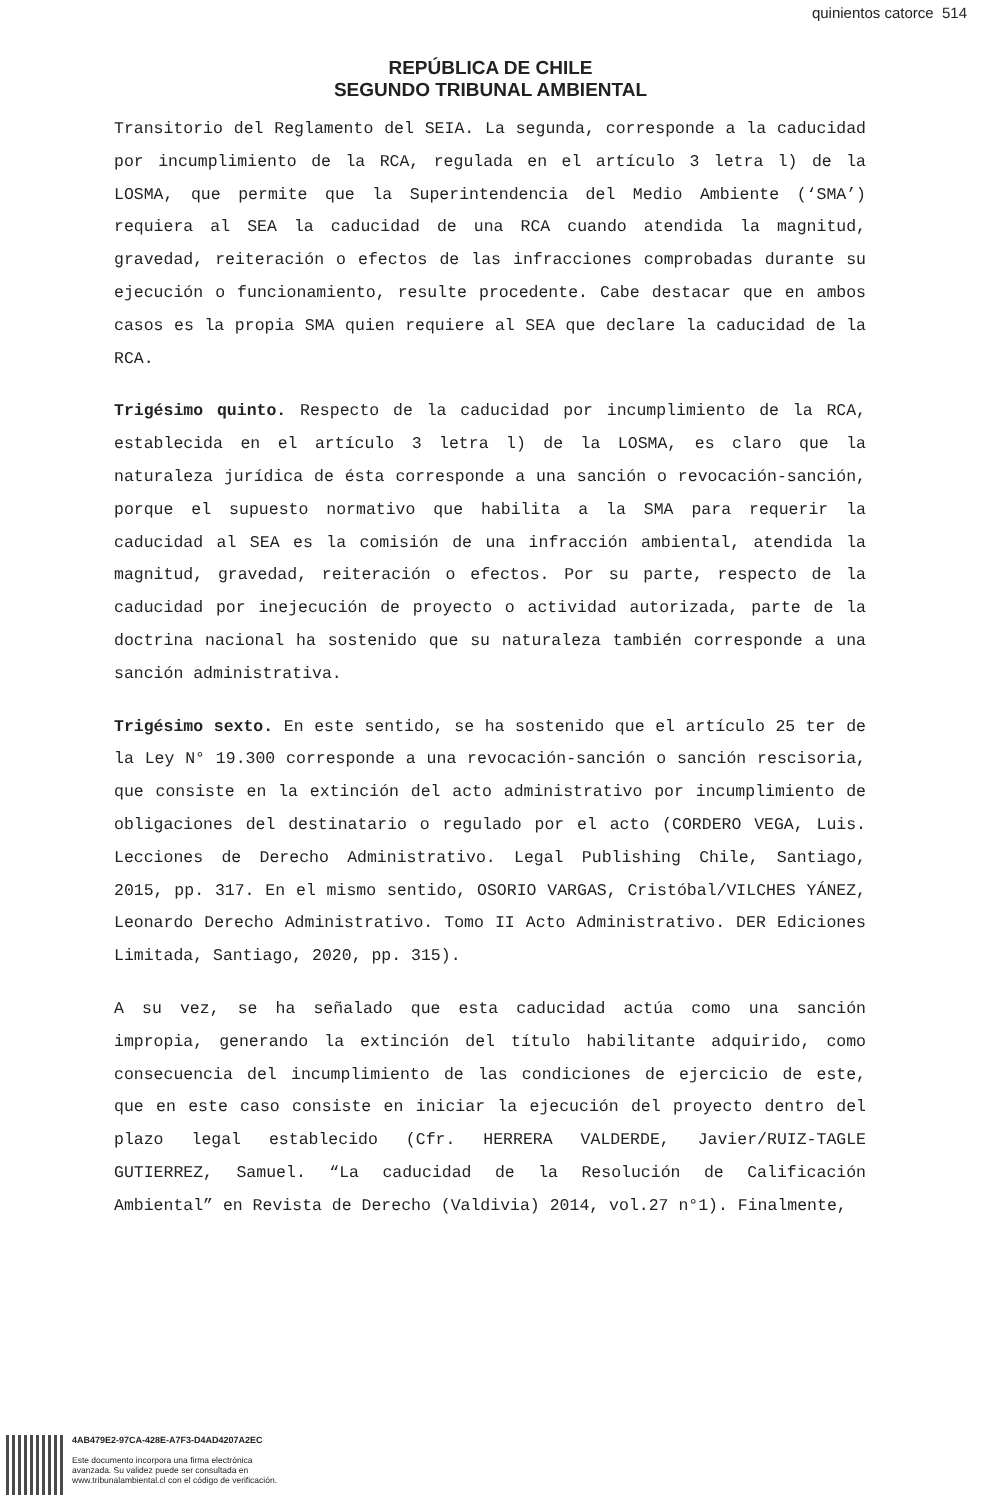quinientos catorce 514
REPÚBLICA DE CHILE
SEGUNDO TRIBUNAL AMBIENTAL
Transitorio del Reglamento del SEIA. La segunda, corresponde a la caducidad por incumplimiento de la RCA, regulada en el artículo 3 letra l) de la LOSMA, que permite que la Superintendencia del Medio Ambiente (‘SMA’) requiera al SEA la caducidad de una RCA cuando atendida la magnitud, gravedad, reiteración o efectos de las infracciones comprobadas durante su ejecución o funcionamiento, resulte procedente. Cabe destacar que en ambos casos es la propia SMA quien requiere al SEA que declare la caducidad de la RCA.
Trigésimo quinto. Respecto de la caducidad por incumplimiento de la RCA, establecida en el artículo 3 letra l) de la LOSMA, es claro que la naturaleza jurídica de ésta corresponde a una sanción o revocación-sanción, porque el supuesto normativo que habilita a la SMA para requerir la caducidad al SEA es la comisión de una infracción ambiental, atendida la magnitud, gravedad, reiteración o efectos. Por su parte, respecto de la caducidad por inejecución de proyecto o actividad autorizada, parte de la doctrina nacional ha sostenido que su naturaleza también corresponde a una sanción administrativa.
Trigésimo sexto. En este sentido, se ha sostenido que el artículo 25 ter de la Ley N° 19.300 corresponde a una revocación-sanción o sanción rescisoria, que consiste en la extinción del acto administrativo por incumplimiento de obligaciones del destinatario o regulado por el acto (CORDERO VEGA, Luis. Lecciones de Derecho Administrativo. Legal Publishing Chile, Santiago, 2015, pp. 317. En el mismo sentido, OSORIO VARGAS, Cristóbal/VILCHES YÁNEZ, Leonardo Derecho Administrativo. Tomo II Acto Administrativo. DER Ediciones Limitada, Santiago, 2020, pp. 315).
A su vez, se ha señalado que esta caducidad actúa como una sanción impropia, generando la extinción del título habilitante adquirido, como consecuencia del incumplimiento de las condiciones de ejercicio de este, que en este caso consiste en iniciar la ejecución del proyecto dentro del plazo legal establecido (Cfr. HERRERA VALDERDE, Javier/RUIZ-TAGLE GUTIERREZ, Samuel. “La caducidad de la Resolución de Calificación Ambiental” en Revista de Derecho (Valdivia) 2014, vol.27 n°1). Finalmente,
4AB479E2-97CA-428E-A7F3-D4AD4207A2EC
Este documento incorpora una firma electrónica
avanzada. Su validez puede ser consultada en
www.tribunalambiental.cl con el código de verificación.